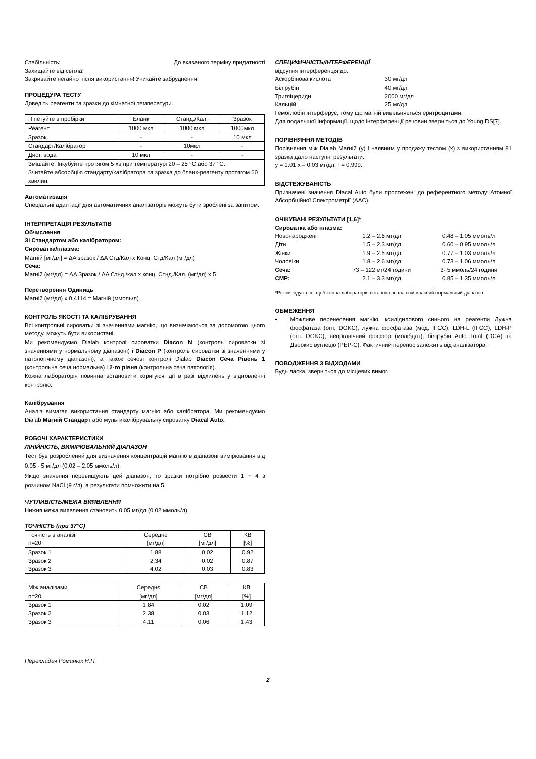Стабільність: До вказаного терміну придатності
Захищайте від світла!
Закривайте негайно після використання! Уникайте забруднення!
ПРОЦЕДУРА ТЕСТУ
Доведіть реагенти та зразки до кімнатної температури.
| Піпетуйте в пробірки | Бланк | Станд./Кал. | Зразок |
| --- | --- | --- | --- |
| Реагент | 1000 мкл | 1000 мкл | 1000мкл |
| Зразок | - | - | 10 мкл |
| Стандарт/Калібратор | - | 10мкл | - |
| Дист. вода | 10 мкл | - | - |
| Змішайте. Інкубуйте протягом 5 хв при температурі 20 – 25 °C або 37 °C. Зчитайте абсорбцію стандарту/калібратора та зразка до бланк-реагенту протягом 60 хвилин. | | | |
Автоматизація
Спеціальні адаптації для автоматичних аналізаторів можуть бути зроблені за запитом.
ІНТЕРПРЕТАЦІЯ РЕЗУЛЬТАТІВ
Обчислення
Зі Стандартом або калібратором:
Сироватка/плазма:
Магній [мг/дл] = ΔA зразок / ΔA Стд/Кал x Конц. Стд/Кал (мг/дл)
Сеча:
Магній (мг/дл) = ΔA Зразок / ΔA Стнд./кал x конц. Стнд./Кал. (мг/дл) x 5
Перетворення Одиниць
Магній (мг/дл) x 0.4114 = Магній (ммоль/л)
КОНТРОЛЬ ЯКОСТІ ТА КАЛІБРУВАННЯ
Всі контрольні сироватки зі значеннями магнію, що визначаються за допомогою цього методу, можуть бути використані.
Ми рекомендуємо Dialab контролі сироватки Diacon N (контроль сироватки зі значеннями у нормальному діапазоні) і Diacon P (контроль сироватки зі значеннями у патологічному діапазоні), а також сечові контролі Dialab Diacon Сеча Рівень 1 (контрольна сеча нормальна) і 2-го рівня (контрольна сеча патологія).
Кожна лабораторія повинна встановити коригуючі дії в разі відхилень у відновленні контролю.
Калібрування
Аналіз вимагає використання стандарту магнію або калібратора. Ми рекомендуємо Dialab Магній Стандарт або мультикалібрувальну сироватку Diacal Auto.
РОБОЧІ ХАРАКТЕРИСТИКИ
ЛІНІЙНІСТЬ, ВИМІРЮВАЛЬНИЙ ДІАПАЗОН
Тест був розроблений для визначення концентрацій магнію в діапазоні вимірювання від 0.05 - 5 мг/дл (0.02 – 2.05 ммоль/л).
Якщо значення перевищують цей діапазон, то зразки потрібно розвести 1 + 4 з розчином NaCl (9 г/л), а результати помножити на 5.
ЧУТЛИВІСТЬ/МЕЖА ВИЯВЛЕННЯ
Нижня межа виявлення становить 0.05 мг/дл (0.02 ммоль/л)
ТОЧНІСТЬ (при 37°C)
| Точність в аналізі n=20 | Середнє [мг/дл] | СВ [мг/дл] | КВ [%] |
| --- | --- | --- | --- |
| Зразок 1 | 1.88 | 0.02 | 0.92 |
| Зразок 2 | 2.34 | 0.02 | 0.87 |
| Зразок 3 | 4.02 | 0.03 | 0.83 |
| Між аналізами n=20 | Середнє [мг/дл] | СВ [мг/дл] | КВ [%] |
| --- | --- | --- | --- |
| Зразок 1 | 1.84 | 0.02 | 1.09 |
| Зразок 2 | 2.38 | 0.03 | 1.12 |
| Зразок 3 | 4.11 | 0.06 | 1.43 |
СПЕЦИФІЧНІСТЬ/ІНТЕРФЕРЕНЦІЇ
відсутня інтерференція до:
| Аскорбінова кислота | 30 мг/дл |
| Білірубін | 40 мг/дл |
| Тригліцериди | 2000 мг/дл |
| Кальцій | 25 мг/дл |
Гемоглобін інтерферує, тому що магній вивільняється еритроцитами.
Для подальшої інформації, щодо інтерференції речовин зверніться до Young DS[7].
ПОРІВНЯННЯ МЕТОДІВ
Порівняння між Dialab Магній (y) і наявним у продажу тестом (x) з використанням 81 зразка дало наступні результати:
y = 1.01 x – 0.03 мг/дл; r = 0.999.
ВІДСТЕЖУВАНІСТЬ
Призначені значення Diacal Auto були простежені до референтного методу Атомної Абсорбційної Спектрометрії (AAC).
ОЧІКУВАНІ РЕЗУЛЬТАТИ [1,6]*
Сироватка або плазма:
| Новонароджені | 1.2 – 2.6 мг/дл | 0.48 – 1.05 ммоль/л |
| Діти | 1.5 – 2.3 мг/дл | 0.60 – 0.95 ммоль/л |
| Жінки | 1.9 – 2.5 мг/дл | 0.77 – 1.03 ммоль/л |
| Чоловіки | 1.8 – 2.6 мг/дл | 0.73 – 1.06 ммоль/л |
| Сеча: | 73 – 122 мг/24 години | 3- 5 ммоль/24 години |
| CMP: | 2.1 – 3.3 мг/дл | 0.85 – 1.35 ммоль/л |
*Рекомендується, щоб кожна лабораторія встановлювала свій власний нормальний діапазон.
ОБМЕЖЕННЯ
• Можливе перенесення магнію, ксилідилового синього на реагенти Лужна фосфатаза (опт. DGKC), лужна фосфатаза (мод. IFCC), LDH-L (IFCC), LDH-P (опт. DGKC), неорганічний фосфор (молібдат), білірубін Auto Total (DCA) та Двоокис вуглецю (PEP-C). Фактичний перенос залежить від аналізатора.
ПОВОДЖЕННЯ З ВІДХОДАМИ
Будь ласка, зверніться до місцевих вимог.
Перекладач Романюк Н.П.
2